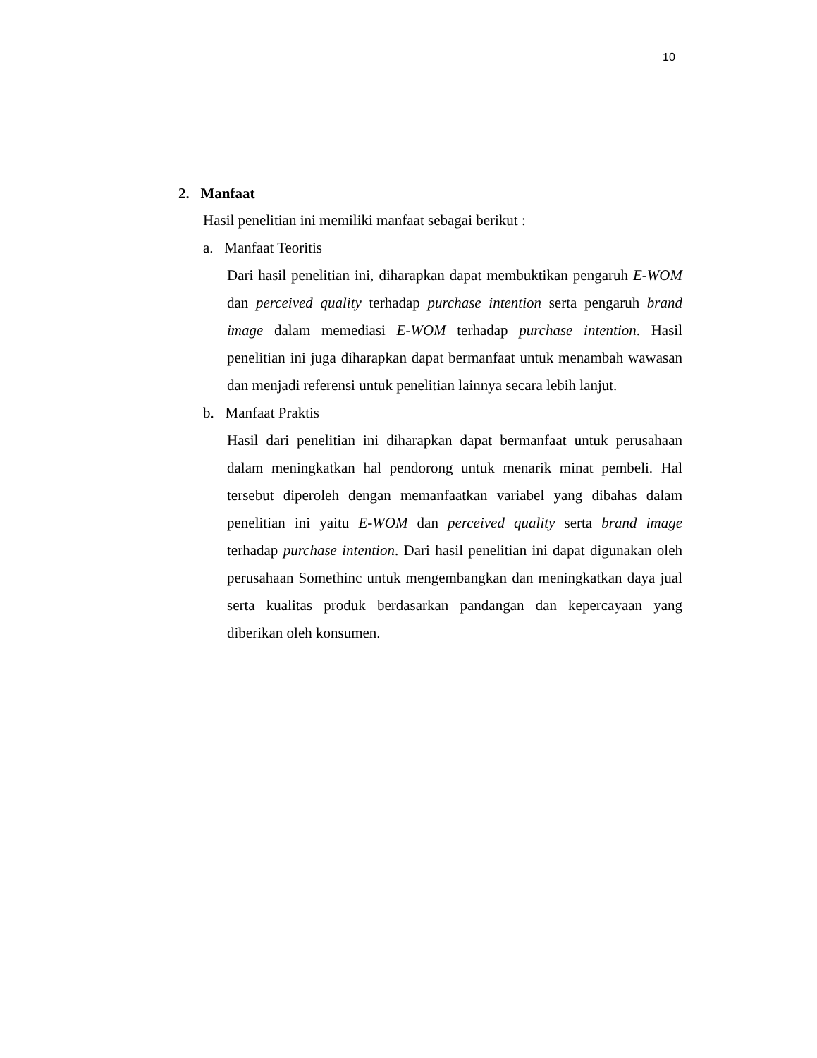10
2. Manfaat
Hasil penelitian ini memiliki manfaat sebagai berikut :
a. Manfaat Teoritis
Dari hasil penelitian ini, diharapkan dapat membuktikan pengaruh E-WOM dan perceived quality terhadap purchase intention serta pengaruh brand image dalam memediasi E-WOM terhadap purchase intention. Hasil penelitian ini juga diharapkan dapat bermanfaat untuk menambah wawasan dan menjadi referensi untuk penelitian lainnya secara lebih lanjut.
b. Manfaat Praktis
Hasil dari penelitian ini diharapkan dapat bermanfaat untuk perusahaan dalam meningkatkan hal pendorong untuk menarik minat pembeli. Hal tersebut diperoleh dengan memanfaatkan variabel yang dibahas dalam penelitian ini yaitu E-WOM dan perceived quality serta brand image terhadap purchase intention. Dari hasil penelitian ini dapat digunakan oleh perusahaan Somethinc untuk mengembangkan dan meningkatkan daya jual serta kualitas produk berdasarkan pandangan dan kepercayaan yang diberikan oleh konsumen.